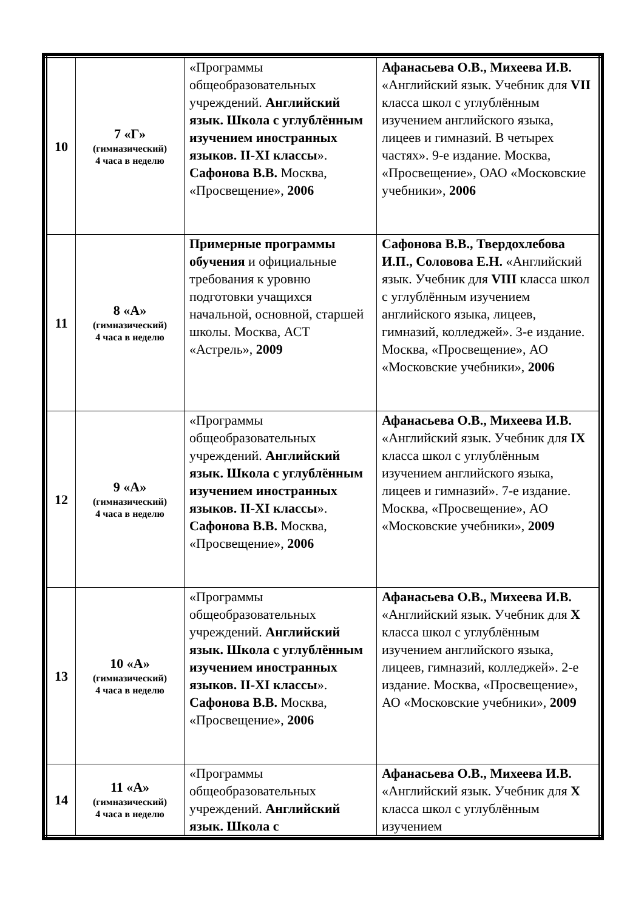| 10 | 7 «Г» (гимназический) 4 часа в неделю | «Программы общеобразовательных учреждений. Английский язык. Школа с углублённым изучением иностранных языков. II-XI классы ». Сафонова В.В. Москва, «Просвещение», 2006 | Афанасьева О.В., Михеева И.В. «Английский язык. Учебник для VII класса школ с углублённым изучением английского языка, лицеев и гимназий. В четырех частях». 9-е издание. Москва, «Просвещение», ОАО «Московские учебники», 2006 |
| 11 | 8 «А» (гимназический) 4 часа в неделю | Примерные программы обучения и официальные требования к уровню подготовки учащихся начальной, основной, старшей школы. Москва, АСТ «Астрель», 2009 | Сафонова В.В., Твердохлебова И.П., Соловова Е.Н. «Английский язык. Учебник для VIII класса школ с углублённым изучением английского языка, лицеев, гимназий, колледжей». 3-е издание. Москва, «Просвещение», АО «Московские учебники», 2006 |
| 12 | 9 «А» (гимназический) 4 часа в неделю | «Программы общеобразовательных учреждений. Английский язык. Школа с углублённым изучением иностранных языков. II-XI классы ». Сафонова В.В. Москва, «Просвещение», 2006 | Афанасьева О.В., Михеева И.В. «Английский язык. Учебник для IX класса школ с углублённым изучением английского языка, лицеев и гимназий». 7-е издание. Москва, «Просвещение», АО «Московские учебники», 2009 |
| 13 | 10 «А» (гимназический) 4 часа в неделю | «Программы общеобразовательных учреждений. Английский язык. Школа с углублённым изучением иностранных языков. II-XI классы ». Сафонова В.В. Москва, «Просвещение», 2006 | Афанасьева О.В., Михеева И.В. «Английский язык. Учебник для X класса школ с углублённым изучением английского языка, лицеев, гимназий, колледжей». 2-е издание. Москва, «Просвещение», АО «Московские учебники», 2009 |
| 14 | 11 «А» (гимназический) 4 часа в неделю | «Программы общеобразовательных учреждений. Английский язык. Школа с | Афанасьева О.В., Михеева И.В. «Английский язык. Учебник для X класса школ с углублённым изучением |